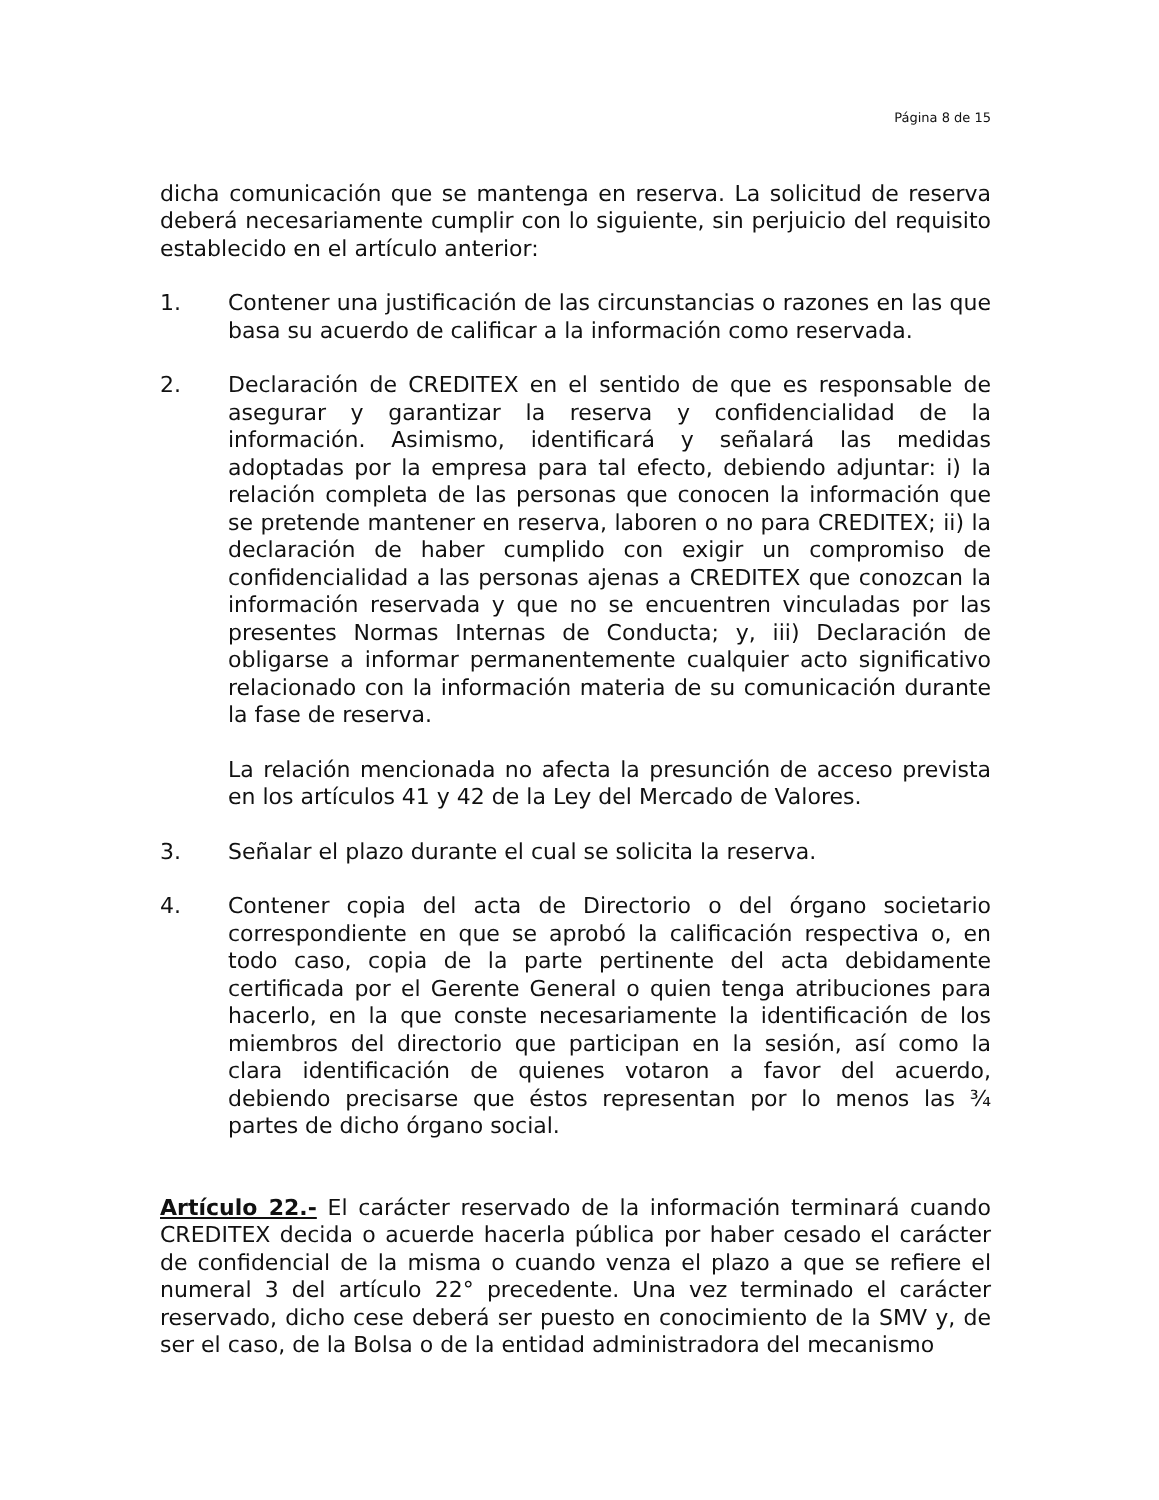Página 8 de 15
dicha comunicación que se mantenga en reserva. La solicitud de reserva deberá necesariamente cumplir con lo siguiente, sin perjuicio del requisito establecido en el artículo anterior:
1. Contener una justificación de las circunstancias o razones en las que basa su acuerdo de calificar a la información como reservada.
2. Declaración de CREDITEX en el sentido de que es responsable de asegurar y garantizar la reserva y confidencialidad de la información. Asimismo, identificará y señalará las medidas adoptadas por la empresa para tal efecto, debiendo adjuntar: i) la relación completa de las personas que conocen la información que se pretende mantener en reserva, laboren o no para CREDITEX; ii) la declaración de haber cumplido con exigir un compromiso de confidencialidad a las personas ajenas a CREDITEX que conozcan la información reservada y que no se encuentren vinculadas por las presentes Normas Internas de Conducta; y, iii) Declaración de obligarse a informar permanentemente cualquier acto significativo relacionado con la información materia de su comunicación durante la fase de reserva.
La relación mencionada no afecta la presunción de acceso prevista en los artículos 41 y 42 de la Ley del Mercado de Valores.
3. Señalar el plazo durante el cual se solicita la reserva.
4. Contener copia del acta de Directorio o del órgano societario correspondiente en que se aprobó la calificación respectiva o, en todo caso, copia de la parte pertinente del acta debidamente certificada por el Gerente General o quien tenga atribuciones para hacerlo, en la que conste necesariamente la identificación de los miembros del directorio que participan en la sesión, así como la clara identificación de quienes votaron a favor del acuerdo, debiendo precisarse que éstos representan por lo menos las ¾ partes de dicho órgano social.
Artículo 22.- El carácter reservado de la información terminará cuando CREDITEX decida o acuerde hacerla pública por haber cesado el carácter de confidencial de la misma o cuando venza el plazo a que se refiere el numeral 3 del artículo 22° precedente. Una vez terminado el carácter reservado, dicho cese deberá ser puesto en conocimiento de la SMV y, de ser el caso, de la Bolsa o de la entidad administradora del mecanismo